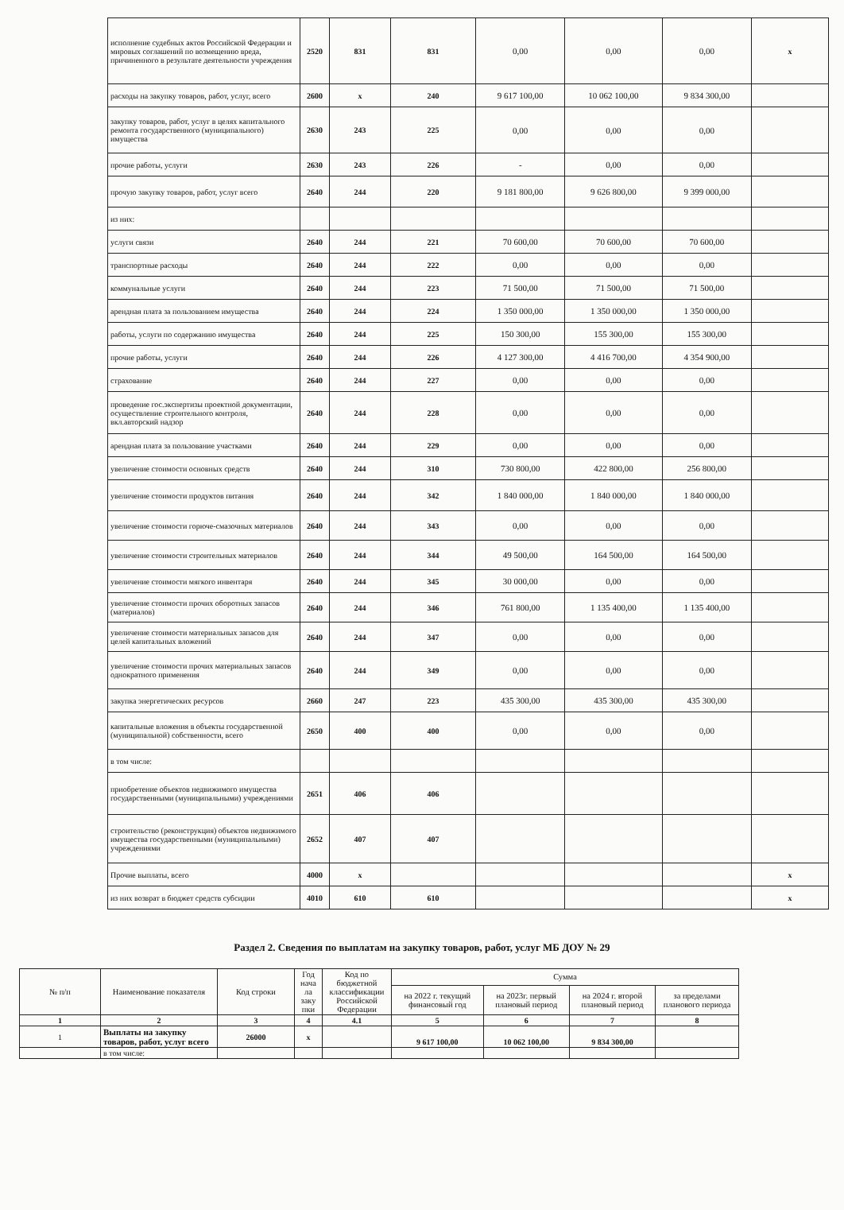| исполнение судебных актов Российской Федерации и мировых соглашений по возмещению вреда, причиненного в результате деятельности учреждения | 2520 | 831 | 831 | 0,00 | 0,00 | 0,00 | x |
| расходы на закупку товаров, работ, услуг, всего | 2600 | x | 240 | 9 617 100,00 | 10 062 100,00 | 9 834 300,00 | |
| закупку товаров, работ, услуг в целях капитального ремонта государственного (муниципального) имущества | 2630 | 243 | 225 | 0,00 | 0,00 | 0,00 | |
| прочие работы, услуги | 2630 | 243 | 226 | - | 0,00 | 0,00 | |
| прочую закупку товаров, работ, услуг всего | 2640 | 244 | 220 | 9 181 800,00 | 9 626 800,00 | 9 399 000,00 | |
| из них: | | | | | | | |
| услуги связи | 2640 | 244 | 221 | 70 600,00 | 70 600,00 | 70 600,00 | |
| транспортные расходы | 2640 | 244 | 222 | 0,00 | 0,00 | 0,00 | |
| коммунальные услуги | 2640 | 244 | 223 | 71 500,00 | 71 500,00 | 71 500,00 | |
| арендная плата за пользованием имущества | 2640 | 244 | 224 | 1 350 000,00 | 1 350 000,00 | 1 350 000,00 | |
| работы, услуги по содержанию имущества | 2640 | 244 | 225 | 150 300,00 | 155 300,00 | 155 300,00 | |
| прочие работы, услуги | 2640 | 244 | 226 | 4 127 300,00 | 4 416 700,00 | 4 354 900,00 | |
| страхование | 2640 | 244 | 227 | 0,00 | 0,00 | 0,00 | |
| проведение гос.экспертизы проектной документации, осуществление строительного контроля, вкл.авторский надзор | 2640 | 244 | 228 | 0,00 | 0,00 | 0,00 | |
| арендная плата за пользование участками | 2640 | 244 | 229 | 0,00 | 0,00 | 0,00 | |
| увеличение стоимости основных средств | 2640 | 244 | 310 | 730 800,00 | 422 800,00 | 256 800,00 | |
| увеличение стоимости продуктов питания | 2640 | 244 | 342 | 1 840 000,00 | 1 840 000,00 | 1 840 000,00 | |
| увеличение стоимости горюче-смазочных материалов | 2640 | 244 | 343 | 0,00 | 0,00 | 0,00 | |
| увеличение стоимости строительных материалов | 2640 | 244 | 344 | 49 500,00 | 164 500,00 | 164 500,00 | |
| увеличение стоимости мягкого инвентаря | 2640 | 244 | 345 | 30 000,00 | 0,00 | 0,00 | |
| увеличение стоимости прочих оборотных запасов (материалов) | 2640 | 244 | 346 | 761 800,00 | 1 135 400,00 | 1 135 400,00 | |
| увеличение стоимости материальных запасов для целей капитальных вложений | 2640 | 244 | 347 | 0,00 | 0,00 | 0,00 | |
| увеличение стоимости прочих материальных запасов однократного применения | 2640 | 244 | 349 | 0,00 | 0,00 | 0,00 | |
| закупка энергетических ресурсов | 2660 | 247 | 223 | 435 300,00 | 435 300,00 | 435 300,00 | |
| капитальные вложения в объекты государственной (муниципальной) собственности, всего | 2650 | 400 | 400 | 0,00 | 0,00 | 0,00 | |
| в том числе: | | | | | | | |
| приобретение объектов недвижимого имущества государственными (муниципальными) учреждениями | 2651 | 406 | 406 | | | | |
| строительство (реконструкция) объектов недвижимого имущества государственными (муниципальными) учреждениями | 2652 | 407 | 407 | | | | |
| Прочие выплаты, всего | 4000 | x | | | | | x |
| из них возврат в бюджет средств субсидии | 4010 | 610 | 610 | | | | x |
Раздел 2. Сведения по выплатам на закупку товаров, работ, услуг МБ ДОУ № 29
| № п/п | Наименование показателя | Код строки | Год нача ла заку пки | Код по бюджетной классификации Российской Федерации | Сумма | | | |
| --- | --- | --- | --- | --- | --- | --- | --- | --- |
| | | | | | на 2022 г. текущий финансовый год | на 2023г. первый плановый период | на 2024 г. второй плановый период | за пределами планового периода |
| 1 | 2 | 3 | 4 | 4.1 | 5 | 6 | 7 | 8 |
| 1 | Выплаты на закупку товаров, работ, услуг всего | 26000 | x | | 9 617 100,00 | 10 062 100,00 | 9 834 300,00 | |
| | в том числе: | | | | | | | |